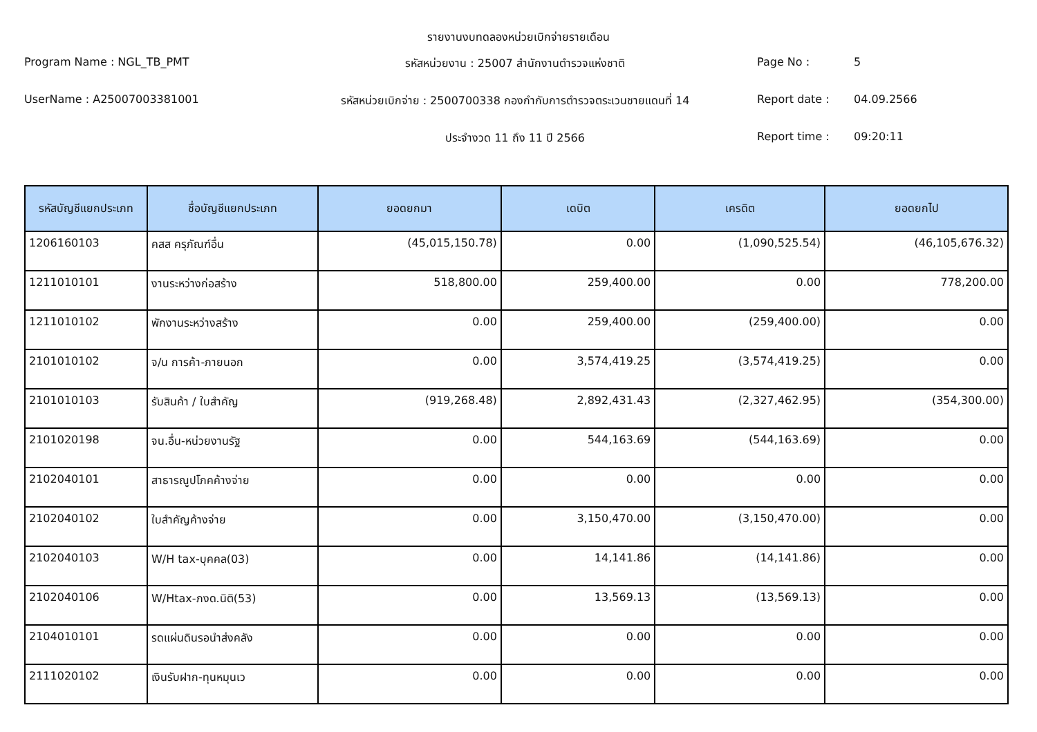รายงานงบทดลองหน่วยเบิกจ่ายรายเดือน
Program Name : NGL_TB_PMT
รหัสหน่วยงาน : 25007 สำนักงานตำรวจแห่งชาติ
Page No :
5
UserName : A25007003381001
รหัสหน่วยเบิกจ่าย : 2500700338 กองกำกับการตำรวจตระเวนชายแดนที่ 14
Report date :
04.09.2566
ประจำงวด 11 ถึง 11 ปี 2566
Report time :
09:20:11
| รหัสบัญชีแยกประเภท | ชื่อบัญชีแยกประเภท | ยอดยกมา | เดบิต | เครดิต | ยอดยกไป |
| --- | --- | --- | --- | --- | --- |
| 1206160103 | คสส ครุภัณฑ์อื่น | (45,015,150.78) | 0.00 | (1,090,525.54) | (46,105,676.32) |
| 1211010101 | งานระหว่างก่อสร้าง | 518,800.00 | 259,400.00 | 0.00 | 778,200.00 |
| 1211010102 | พักงานระหว่างสร้าง | 0.00 | 259,400.00 | (259,400.00) | 0.00 |
| 2101010102 | จ/น การค้า-ภายนอก | 0.00 | 3,574,419.25 | (3,574,419.25) | 0.00 |
| 2101010103 | รับสินค้า / ใบสำคัญ | (919,268.48) | 2,892,431.43 | (2,327,462.95) | (354,300.00) |
| 2101020198 | จน.อื่น-หน่วยงานรัฐ | 0.00 | 544,163.69 | (544,163.69) | 0.00 |
| 2102040101 | สาธารณูปโภคค้างจ่าย | 0.00 | 0.00 | 0.00 | 0.00 |
| 2102040102 | ใบสำคัญค้างจ่าย | 0.00 | 3,150,470.00 | (3,150,470.00) | 0.00 |
| 2102040103 | W/H tax-บุคคล(03) | 0.00 | 14,141.86 | (14,141.86) | 0.00 |
| 2102040106 | W/Htax-ภงด.นิติ(53) | 0.00 | 13,569.13 | (13,569.13) | 0.00 |
| 2104010101 | รดแผ่นดินรอนำส่งคลัง | 0.00 | 0.00 | 0.00 | 0.00 |
| 2111020102 | เงินรับฝาก-ทุนหมุนเว | 0.00 | 0.00 | 0.00 | 0.00 |